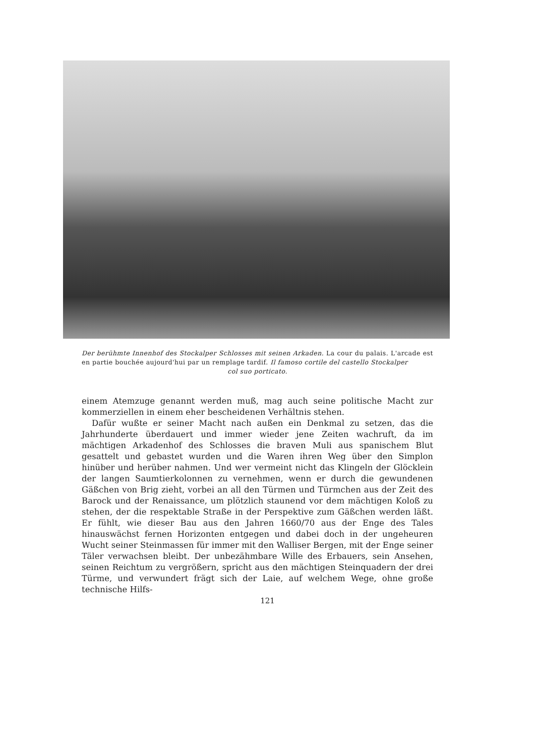Der berühmte Innenhof des Stockalper Schlosses mit seinen Arkaden. La cour du palais. L'arcade est en partie bouchée aujourd'hui par un remplage tardif. Il famoso cortile del castello Stockalper
col suo porticato.
einem Atemzuge genannt werden muß, mag auch seine politische Macht zur kommerziellen in einem eher bescheidenen Verhältnis stehen.
Dafür wußte er seiner Macht nach außen ein Denkmal zu setzen, das die Jahrhunderte überdauert und immer wieder jene Zeiten wachruft, da im mächtigen Arkadenhof des Schlosses die braven Muli aus spanischem Blut gesattelt und gebastet wurden und die Waren ihren Weg über den Simplon hinüber und herüber nahmen. Und wer vermeint nicht das Klingeln der Glöcklein der langen Saumtierkolonnen zu vernehmen, wenn er durch die gewundenen Gäßchen von Brig zieht, vorbei an all den Türmen und Türmchen aus der Zeit des Barock und der Renaissance, um plötzlich staunend vor dem mächtigen Koloß zu stehen, der die respektable Straße in der Perspektive zum Gäßchen werden läßt. Er fühlt, wie dieser Bau aus den Jahren 1660/70 aus der Enge des Tales hinauswächst fernen Horizonten entgegen und dabei doch in der ungeheuren Wucht seiner Steinmassen für immer mit den Walliser Bergen, mit der Enge seiner Täler verwachsen bleibt. Der unbezähmbare Wille des Erbauers, sein Ansehen, seinen Reichtum zu vergrößern, spricht aus den mächtigen Steinquadern der drei Türme, und verwundert frägt sich der Laie, auf welchem Wege, ohne große technische Hilfs-
121